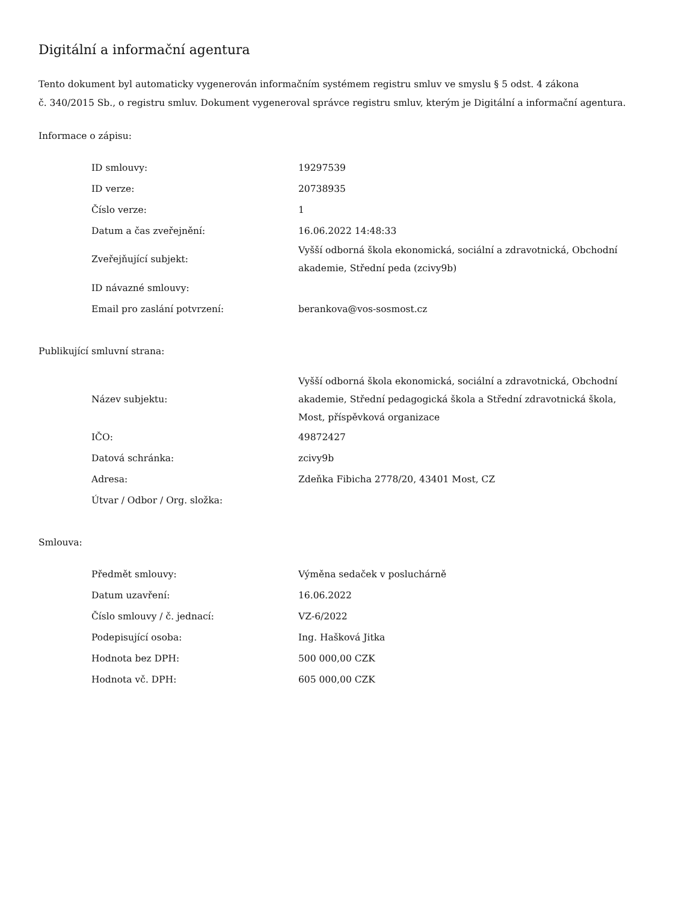Digitální a informační agentura
Tento dokument byl automaticky vygenerován informačním systémem registru smluv ve smyslu § 5 odst. 4 zákona
č. 340/2015 Sb., o registru smluv. Dokument vygeneroval správce registru smluv, kterým je Digitální a informační agentura.
Informace o zápisu:
| ID smlouvy: | 19297539 |
| ID verze: | 20738935 |
| Číslo verze: | 1 |
| Datum a čas zveřejnění: | 16.06.2022 14:48:33 |
| Zveřejňující subjekt: | Vyšší odborná škola ekonomická, sociální a zdravotnická, Obchodní akademie, Střední peda (zcivy9b) |
| ID návazné smlouvy: | |
| Email pro zaslání potvrzení: | berankova@vos-sosmost.cz |
Publikující smluvní strana:
| Název subjektu: | Vyšší odborná škola ekonomická, sociální a zdravotnická, Obchodní akademie, Střední pedagogická škola a Střední zdravotnická škola, Most, příspěvková organizace |
| IČO: | 49872427 |
| Datová schránka: | zcivy9b |
| Adresa: | Zdeňka Fibicha 2778/20, 43401 Most, CZ |
| Útvar / Odbor / Org. složka: | |
Smlouva:
| Předmět smlouvy: | Výměna sedaček v posluchárně |
| Datum uzavření: | 16.06.2022 |
| Číslo smlouvy / č. jednací: | VZ-6/2022 |
| Podepisující osoba: | Ing. Hašková Jitka |
| Hodnota bez DPH: | 500 000,00 CZK |
| Hodnota vč. DPH: | 605 000,00 CZK |